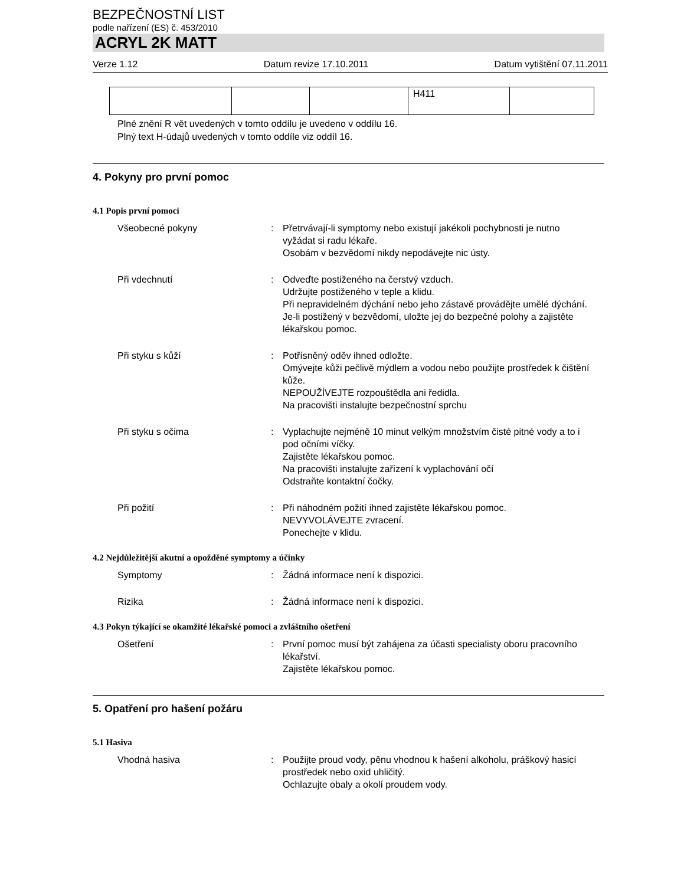BEZPEČNOSTNÍ LIST
podle nařízení (ES) č. 453/2010
ACRYL 2K MATT
Verze 1.12 Datum revize 17.10.2011 Datum vytištění 07.11.2011
| | | | H411 | |
Plné znění R vět uvedených v tomto oddílu je uvedeno v oddílu 16.
Plný text H-údajů uvedených v tomto oddíle viz oddíl 16.
4. Pokyny pro první pomoc
4.1 Popis první pomoci
Všeobecné pokyny : Přetrvávají-li symptomy nebo existují jakékoli pochybnosti je nutno vyžádat si radu lékaře.
Osobám v bezvědomí nikdy nepodávejte nic ústy.
Při vdechnutí : Odveďte postiženého na čerstvý vzduch.
Udržujte postiženého v teple a klidu.
Při nepravidelném dýchání nebo jeho zástavě provádějte umělé dýchání.
Je-li postižený v bezvědomí, uložte jej do bezpečné polohy a zajistěte lékařskou pomoc.
Při styku s kůží : Potřísněný oděv ihned odložte.
Omývejte kůži pečlivě mýdlem a vodou nebo použijte prostředek k čištění kůže.
NEPOUŽÍVEJTE rozpouštědla ani ředidla.
Na pracovišti instalujte bezpečnostní sprchu
Při styku s očima : Vyplachujte nejméně 10 minut velkým množstvím čisté pitné vody a to i pod očními víčky.
Zajistěte lékařskou pomoc.
Na pracovišti instalujte zařízení k vyplachování očí
Odstraňte kontaktní čočky.
Při požití : Při náhodném požití ihned zajistěte lékařskou pomoc.
NEVYVOLÁVEJTE zvracení.
Ponechejte v klidu.
4.2 Nejdůležitější akutní a opožděné symptomy a účinky
Symptomy : Žádná informace není k dispozici.
Rizika : Žádná informace není k dispozici.
4.3 Pokyn týkající se okamžité lékařské pomoci a zvláštního ošetření
Ošetření : První pomoc musí být zahájena za účasti specialisty oboru pracovního lékařství.
Zajistěte lékařskou pomoc.
5. Opatření pro hašení požáru
5.1 Hasiva
Vhodná hasiva : Použijte proud vody, pěnu vhodnou k hašení alkoholu, práškový hasicí prostředek nebo oxid uhličitý.
Ochlazujte obaly a okolí proudem vody.